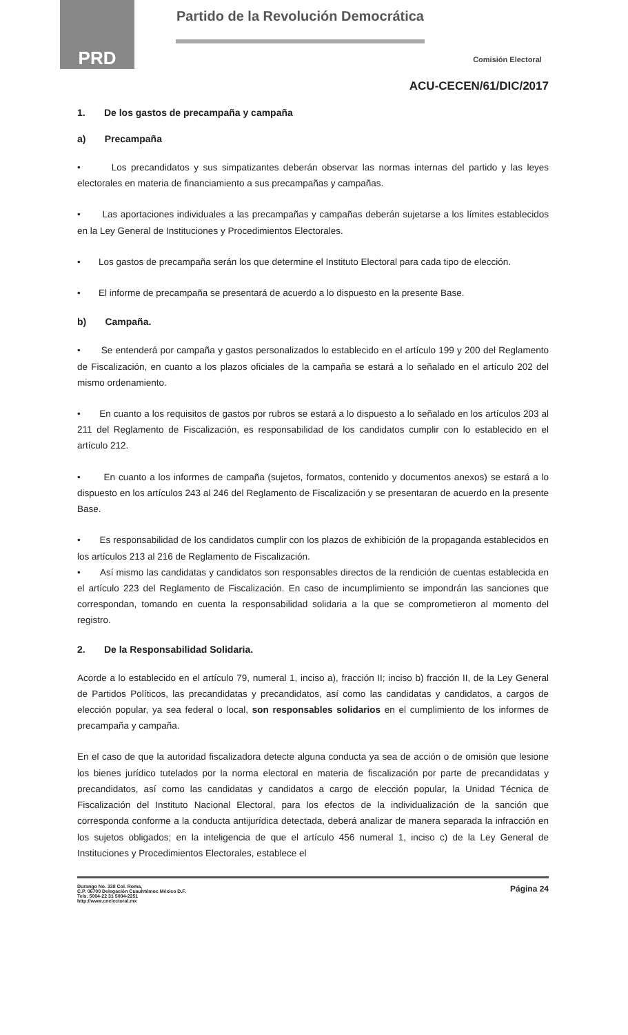PRD
Partido de la Revolución Democrática
Comisión Electoral
ACU-CECEN/61/DIC/2017
1. De los gastos de precampaña y campaña
a) Precampaña
• Los precandidatos y sus simpatizantes deberán observar las normas internas del partido y las leyes electorales en materia de financiamiento a sus precampañas y campañas.
• Las aportaciones individuales a las precampañas y campañas deberán sujetarse a los límites establecidos en la Ley General de Instituciones y Procedimientos Electorales.
• Los gastos de precampaña serán los que determine el Instituto Electoral para cada tipo de elección.
• El informe de precampaña se presentará de acuerdo a lo dispuesto en la presente Base.
b) Campaña.
• Se entenderá por campaña y gastos personalizados lo establecido en el artículo 199 y 200 del Reglamento de Fiscalización, en cuanto a los plazos oficiales de la campaña se estará a lo señalado en el artículo 202 del mismo ordenamiento.
• En cuanto a los requisitos de gastos por rubros se estará a lo dispuesto a lo señalado en los artículos 203 al 211 del Reglamento de Fiscalización, es responsabilidad de los candidatos cumplir con lo establecido en el artículo 212.
• En cuanto a los informes de campaña (sujetos, formatos, contenido y documentos anexos) se estará a lo dispuesto en los artículos 243 al 246 del Reglamento de Fiscalización y se presentaran de acuerdo en la presente Base.
• Es responsabilidad de los candidatos cumplir con los plazos de exhibición de la propaganda establecidos en los artículos 213 al 216 de Reglamento de Fiscalización.
• Así mismo las candidatas y candidatos son responsables directos de la rendición de cuentas establecida en el artículo 223 del Reglamento de Fiscalización. En caso de incumplimiento se impondrán las sanciones que correspondan, tomando en cuenta la responsabilidad solidaria a la que se comprometieron al momento del registro.
2. De la Responsabilidad Solidaria.
Acorde a lo establecido en el artículo 79, numeral 1, inciso a), fracción II; inciso b) fracción II, de la Ley General de Partidos Políticos, las precandidatas y precandidatos, así como las candidatas y candidatos, a cargos de elección popular, ya sea federal o local, son responsables solidarios en el cumplimiento de los informes de precampaña y campaña.
En el caso de que la autoridad fiscalizadora detecte alguna conducta ya sea de acción o de omisión que lesione los bienes jurídico tutelados por la norma electoral en materia de fiscalización por parte de precandidatas y precandidatos, así como las candidatas y candidatos a cargo de elección popular, la Unidad Técnica de Fiscalización del Instituto Nacional Electoral, para los efectos de la individualización de la sanción que corresponda conforme a la conducta antijurídica detectada, deberá analizar de manera separada la infracción en los sujetos obligados; en la inteligencia de que el artículo 456 numeral 1, inciso c) de la Ley General de Instituciones y Procedimientos Electorales, establece el
Durango No. 338 Col. Roma,
C.P. 06700 Delegación Cuauhtémoc México D.F.
Tels. 5004-22 31 5004-2251
http://www.cnelectoral.mx
Página 24